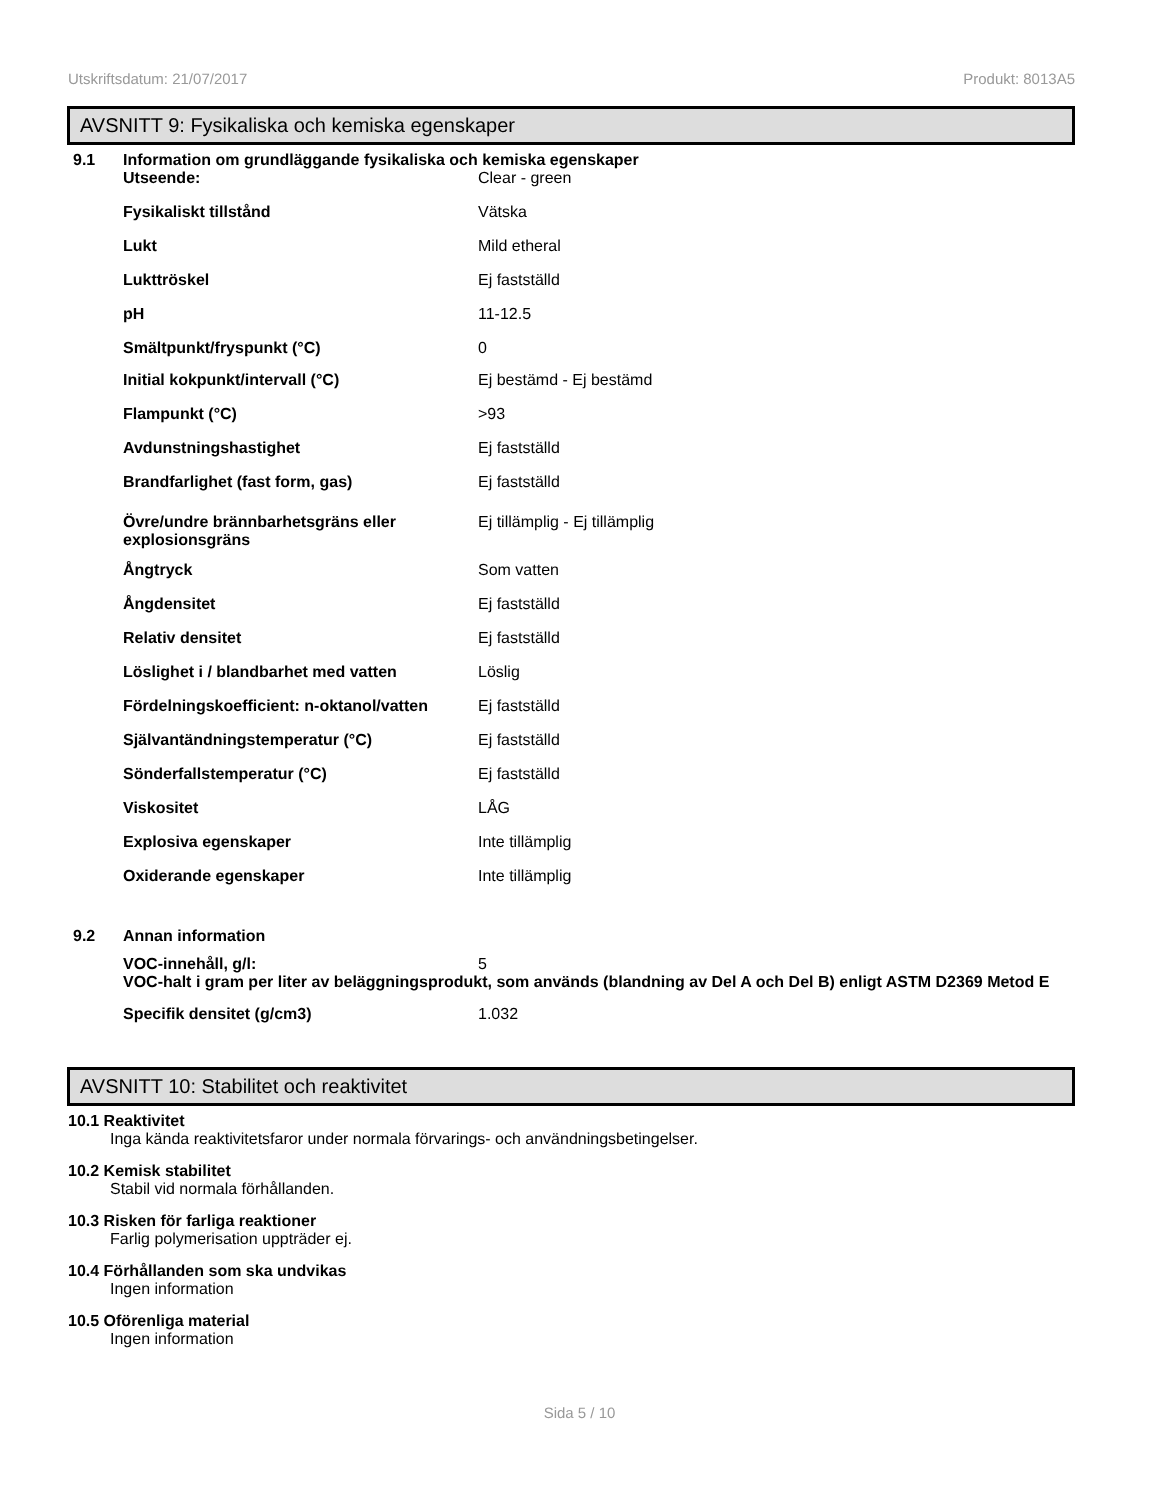Utskriftsdatum: 21/07/2017 Produkt: 8013A5
AVSNITT 9: Fysikaliska och kemiska egenskaper
| 9.1 | Information om grundläggande fysikaliska och kemiska egenskaper | |
| | Utseende: | Clear - green |
| | Fysikaliskt tillstånd | Vätska |
| | Lukt | Mild etheral |
| | Lukttröskel | Ej fastställd |
| | pH | 11-12.5 |
| | Smältpunkt/fryspunkt (°C) | 0 |
| | Initial kokpunkt/intervall (°C) | Ej bestämd - Ej bestämd |
| | Flampunkt (°C) | >93 |
| | Avdunstningshastighet | Ej fastställd |
| | Brandfarlighet (fast form, gas) | Ej fastställd |
| | Övre/undre brännbarhetsgräns eller explosionsgräns | Ej tillämplig - Ej tillämplig |
| | Ångtryck | Som vatten |
| | Ångdensitet | Ej fastställd |
| | Relativ densitet | Ej fastställd |
| | Löslighet i / blandbarhet med vatten | Löslig |
| | Fördelningskoefficient: n-oktanol/vatten | Ej fastställd |
| | Självantändningstemperatur (°C) | Ej fastställd |
| | Sönderfallstemperatur (°C) | Ej fastställd |
| | Viskositet | LÅG |
| | Explosiva egenskaper | Inte tillämplig |
| | Oxiderande egenskaper | Inte tillämplig |
| 9.2 | Annan information | |
| | VOC-innehåll, g/l: | 5 |
| | VOC-halt i gram per liter av beläggningsprodukt, som används (blandning av Del A och Del B) enligt ASTM D2369 Metod E | |
| | Specifik densitet (g/cm3) | 1.032 |
AVSNITT 10: Stabilitet och reaktivitet
10.1 Reaktivitet
Inga kända reaktivitetsfaror under normala förvarings- och användningsbetingelser.
10.2 Kemisk stabilitet
Stabil vid normala förhållanden.
10.3 Risken för farliga reaktioner
Farlig polymerisation uppträder ej.
10.4 Förhållanden som ska undvikas
Ingen information
10.5 Oförenliga material
Ingen information
Sida 5 / 10